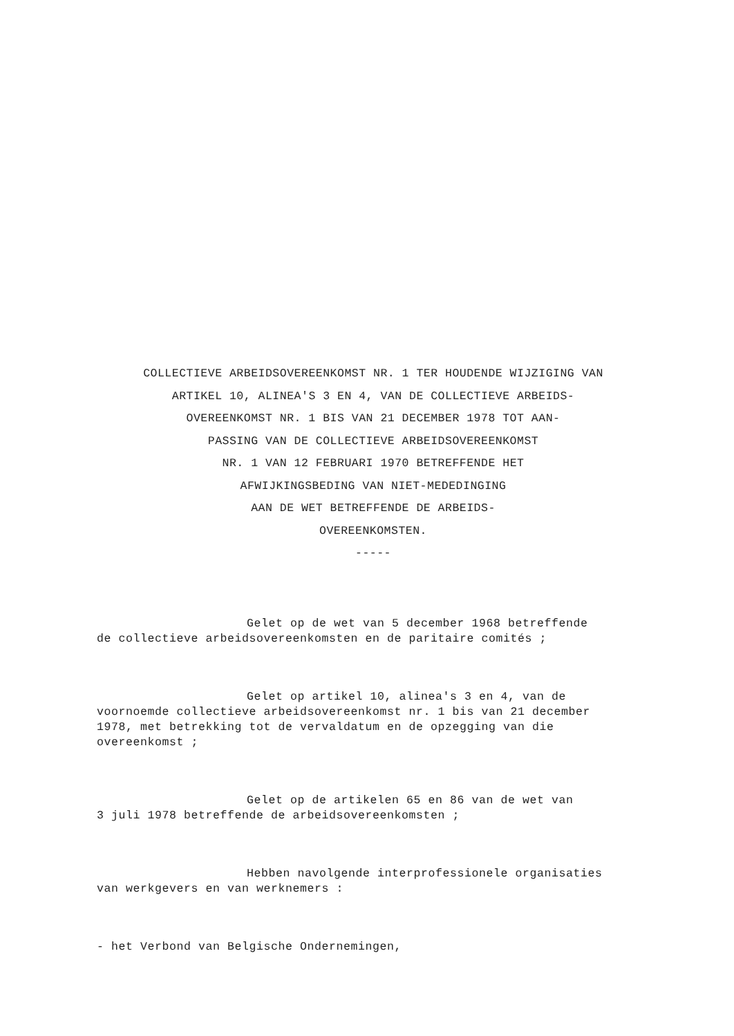COLLECTIEVE ARBEIDSOVEREENKOMST NR. 1 TER HOUDENDE WIJZIGING VAN
ARTIKEL 10, ALINEA'S 3 EN 4, VAN DE COLLECTIEVE ARBEIDS-
OVEREENKOMST NR. 1 BIS VAN 21 DECEMBER 1978 TOT AAN-
PASSING VAN DE COLLECTIEVE ARBEIDSOVEREENKOMST
NR. 1 VAN 12 FEBRUARI 1970 BETREFFENDE HET
AFWIJKINGSBEDING VAN NIET-MEDEDINGING
AAN DE WET BETREFFENDE DE ARBEIDS-
OVEREENKOMSTEN.
-----
Gelet op de wet van 5 december 1968 betreffende
de collectieve arbeidsovereenkomsten en de paritaire comités ;
Gelet op artikel 10, alinea's 3 en 4, van de
voornoemde collectieve arbeidsovereenkomst nr. 1 bis van 21 december
1978, met betrekking tot de vervaldatum en de opzegging van die
overeenkomst ;
Gelet op de artikelen 65 en 86 van de wet van
3 juli 1978 betreffende de arbeidsovereenkomsten ;
Hebben navolgende interprofessionele organisaties
van werkgevers en van werknemers :
- het Verbond van Belgische Ondernemingen,